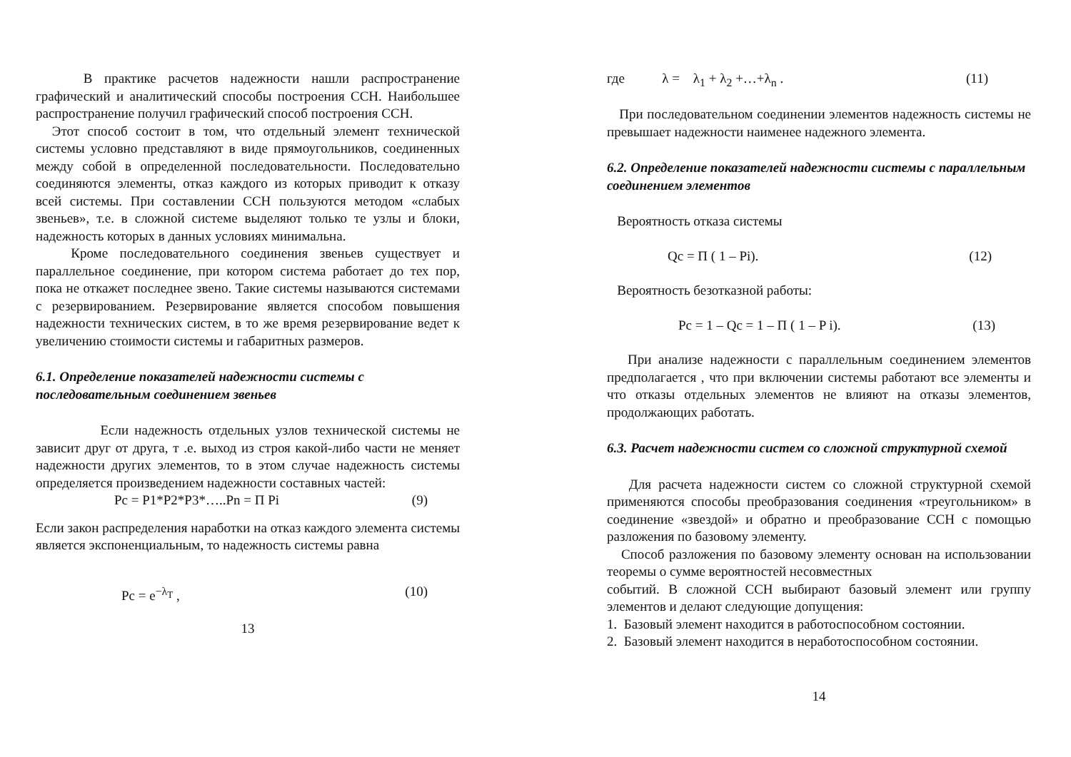В практике расчетов надежности нашли распространение графический и аналитический способы построения ССН. Наибольшее распространение получил графический способ построения ССН.
Этот способ состоит в том, что отдельный элемент технической системы условно представляют в виде прямоугольников, соединенных между собой в определенной последовательности. Последовательно соединяются элементы, отказ каждого из которых приводит к отказу всей системы. При составлении ССН пользуются методом «слабых звеньев», т.е. в сложной системе выделяют только те узлы и блоки, надежность которых в данных условиях минимальна.
Кроме последовательного соединения звеньев существует и параллельное соединение, при котором система работает до тех пор, пока не откажет последнее звено. Такие системы называются системами с резервированием. Резервирование является способом повышения надежности технических систем, в то же время резервирование ведет к увеличению стоимости системы и габаритных размеров.
6.1. Определение показателей надежности системы с последовательным соединением звеньев
Если надежность отдельных узлов технической системы не зависит друг от друга, т .е. выход из строя какой-либо части не меняет надежности других элементов, то в этом случае надежность системы определяется произведением надежности составных частей:
Pc = P1*P2*P3*…..Pn = П Pi (9)
Если закон распределения наработки на отказ каждого элемента системы является экспоненциальным, то надежность системы равна
Pc = e<sup>−λ<sub>T</sub></sup> , (10)
13
где λ = λ<sub>1</sub> + λ<sub>2</sub> +…+λ<sub>n</sub> . (11)
При последовательном соединении элементов надежность системы не превышает надежности наименее надежного элемента.
6.2. Определение показателей надежности системы с параллельным соединением элементов
Вероятность отказа системы
Qc = П ( 1 – Pi). (12)
Вероятность безотказной работы:
Pc = 1 – Qc = 1 – П ( 1 – P i). (13)
При анализе надежности с параллельным соединением элементов предполагается , что при включении системы работают все элементы и что отказы отдельных элементов не влияют на отказы элементов, продолжающих работать.
6.3. Расчет надежности систем со сложной структурной схемой
Для расчета надежности систем со сложной структурной схемой применяются способы преобразования соединения «треугольником» в соединение «звездой» и обратно и преобразование ССН с помощью разложения по базовому элементу.
Способ разложения по базовому элементу основан на использовании теоремы о сумме вероятностей несовместных
событий. В сложной ССН выбирают базовый элемент или группу элементов и делают следующие допущения:
1. Базовый элемент находится в работоспособном состоянии.
2. Базовый элемент находится в неработоспособном состоянии.
14